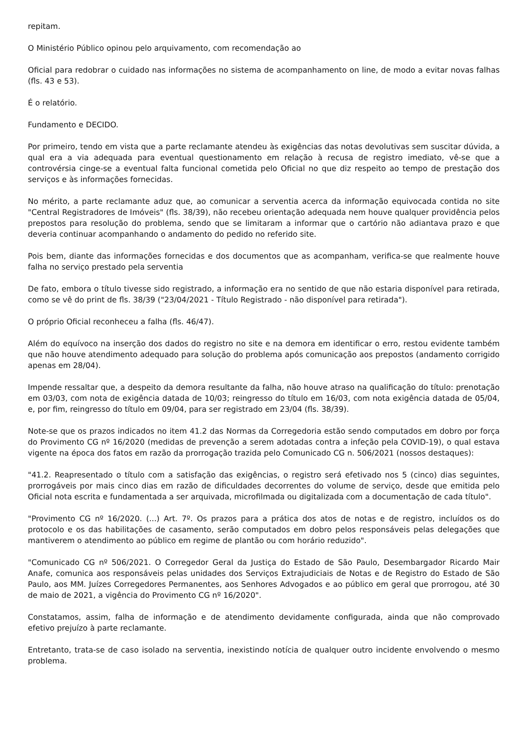repitam.
O Ministério Público opinou pelo arquivamento, com recomendação ao
Oficial para redobrar o cuidado nas informações no sistema de acompanhamento on line, de modo a evitar novas falhas (fls. 43 e 53).
É o relatório.
Fundamento e DECIDO.
Por primeiro, tendo em vista que a parte reclamante atendeu às exigências das notas devolutivas sem suscitar dúvida, a qual era a via adequada para eventual questionamento em relação à recusa de registro imediato, vê-se que a controvérsia cinge-se a eventual falta funcional cometida pelo Oficial no que diz respeito ao tempo de prestação dos serviços e às informações fornecidas.
No mérito, a parte reclamante aduz que, ao comunicar a serventia acerca da informação equivocada contida no site "Central Registradores de Imóveis" (fls. 38/39), não recebeu orientação adequada nem houve qualquer providência pelos prepostos para resolução do problema, sendo que se limitaram a informar que o cartório não adiantava prazo e que deveria continuar acompanhando o andamento do pedido no referido site.
Pois bem, diante das informações fornecidas e dos documentos que as acompanham, verifica-se que realmente houve falha no serviço prestado pela serventia
De fato, embora o título tivesse sido registrado, a informação era no sentido de que não estaria disponível para retirada, como se vê do print de fls. 38/39 ("23/04/2021 - Título Registrado - não disponível para retirada").
O próprio Oficial reconheceu a falha (fls. 46/47).
Além do equívoco na inserção dos dados do registro no site e na demora em identificar o erro, restou evidente também que não houve atendimento adequado para solução do problema após comunicação aos prepostos (andamento corrigido apenas em 28/04).
Impende ressaltar que, a despeito da demora resultante da falha, não houve atraso na qualificação do título: prenotação em 03/03, com nota de exigência datada de 10/03; reingresso do título em 16/03, com nota exigência datada de 05/04, e, por fim, reingresso do título em 09/04, para ser registrado em 23/04 (fls. 38/39).
Note-se que os prazos indicados no item 41.2 das Normas da Corregedoria estão sendo computados em dobro por força do Provimento CG nº 16/2020 (medidas de prevenção a serem adotadas contra a infeção pela COVID-19), o qual estava vigente na época dos fatos em razão da prorrogação trazida pelo Comunicado CG n. 506/2021 (nossos destaques):
"41.2. Reapresentado o título com a satisfação das exigências, o registro será efetivado nos 5 (cinco) dias seguintes, prorrogáveis por mais cinco dias em razão de dificuldades decorrentes do volume de serviço, desde que emitida pelo Oficial nota escrita e fundamentada a ser arquivada, microfilmada ou digitalizada com a documentação de cada título".
"Provimento CG nº 16/2020. (...) Art. 7º. Os prazos para a prática dos atos de notas e de registro, incluídos os do protocolo e os das habilitações de casamento, serão computados em dobro pelos responsáveis pelas delegações que mantiverem o atendimento ao público em regime de plantão ou com horário reduzido".
"Comunicado CG nº 506/2021. O Corregedor Geral da Justiça do Estado de São Paulo, Desembargador Ricardo Mair Anafe, comunica aos responsáveis pelas unidades dos Serviços Extrajudiciais de Notas e de Registro do Estado de São Paulo, aos MM. Juízes Corregedores Permanentes, aos Senhores Advogados e ao público em geral que prorrogou, até 30 de maio de 2021, a vigência do Provimento CG nº 16/2020".
Constatamos, assim, falha de informação e de atendimento devidamente configurada, ainda que não comprovado efetivo prejuízo à parte reclamante.
Entretanto, trata-se de caso isolado na serventia, inexistindo notícia de qualquer outro incidente envolvendo o mesmo problema.